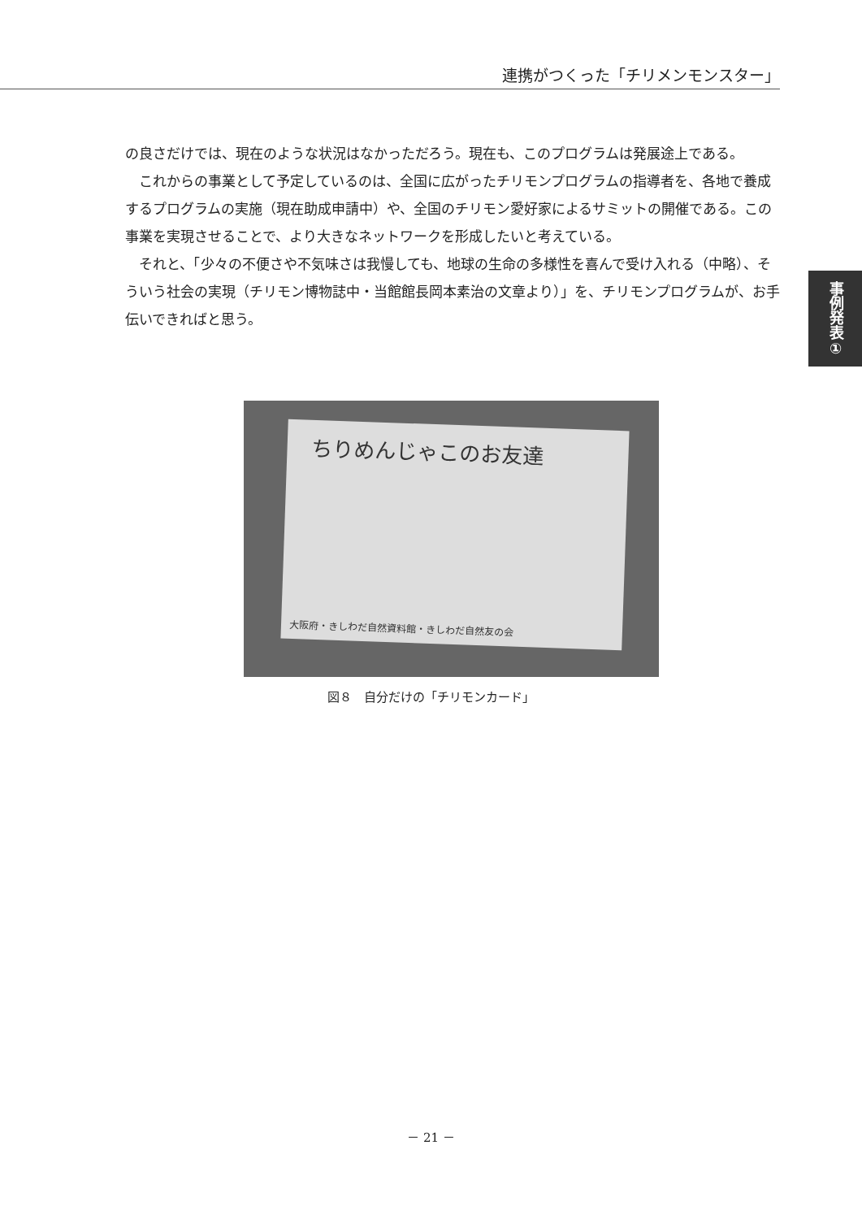連携がつくった「チリメンモンスター」
の良さだけでは、現在のような状況はなかっただろう。現在も、このプログラムは発展途上である。
　これからの事業として予定しているのは、全国に広がったチリモンプログラムの指導者を、各地で養成するプログラムの実施（現在助成申請中）や、全国のチリモン愛好家によるサミットの開催である。この事業を実現させることで、より大きなネットワークを形成したいと考えている。
　それと、「少々の不便さや不気味さは我慢しても、地球の生命の多様性を喜んで受け入れる（中略）、そういう社会の実現（チリモン博物誌中・当館館長岡本素治の文章より）」を、チリモンプログラムが、お手伝いできればと思う。
事例発表①
ちりめんじゃこのお友達
大阪府・きしわだ自然資料館・きしわだ自然友の会
図８　自分だけの「チリモンカード」
－ 21 －